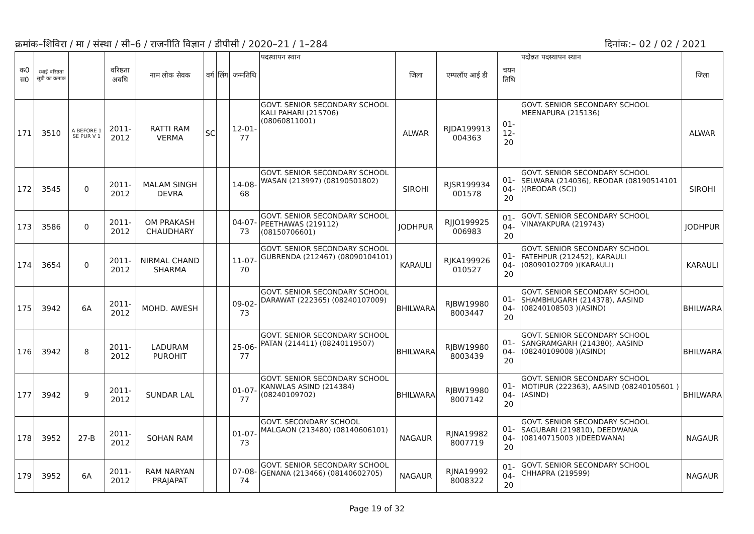क्रमांक–शिविरा / मा / संस्था / सी–6 / राजनीति विज्ञान / डीपीसी / 2020–21 / 1–284 दिनांक:– 02 / 02 / 2021
| क0 स0 | स्थाई वरिष्ठता सूची का क्रमांक | | वरिष्ठता अवधि | नाम लोक सेवक | वर्ग | लिंग | जन्मतिथि | पदस्थापन स्थान | जिला | एम्पलॉए आई डी | चयन तिथि | पदोन्नत पदस्थापन स्थान | जिला |
| --- | --- | --- | --- | --- | --- | --- | --- | --- | --- | --- | --- | --- | --- |
| 171 | 3510 | A BEFORE 1 SE PUR V 1 | 2011-2012 | RATTI RAM VERMA | SC | | 12-01-77 | GOVT. SENIOR SECONDARY SCHOOL KALI PAHARI (215706) (08060811001) | ALWAR | RJDA199913 004363 | 01-12-20 | GOVT. SENIOR SECONDARY SCHOOL MEENAPURA (215136) | ALWAR |
| 172 | 3545 | 0 | 2011-2012 | MALAM SINGH DEVRA | | | 14-08-68 | GOVT. SENIOR SECONDARY SCHOOL WASAN (213997) (08190501802) | SIROHI | RJSR199934 001578 | 01-04-20 | GOVT. SENIOR SECONDARY SCHOOL SELWARA (214036), REODAR (08190514101 )(REODAR (SC)) | SIROHI |
| 173 | 3586 | 0 | 2011-2012 | OM PRAKASH CHAUDHARY | | | 04-07-73 | GOVT. SENIOR SECONDARY SCHOOL PEETHAWAS (219112) (08150706601) | JODHPUR | RJJO199925 006983 | 01-04-20 | GOVT. SENIOR SECONDARY SCHOOL VINAYAKPURA (219743) | JODHPUR |
| 174 | 3654 | 0 | 2011-2012 | NIRMAL CHAND SHARMA | | | 11-07-70 | GOVT. SENIOR SECONDARY SCHOOL GUBRENDA (212467) (08090104101) | KARAULI | RJKA199926 010527 | 01-04-20 | GOVT. SENIOR SECONDARY SCHOOL FATEHPUR (212452), KARAULI (08090102709 )(KARAULI) | KARAULI |
| 175 | 3942 | 6A | 2011-2012 | MOHD. AWESH | | | 09-02-73 | GOVT. SENIOR SECONDARY SCHOOL DARAWAT (222365) (08240107009) | BHILWARA | RJBW19980 8003447 | 01-04-20 | GOVT. SENIOR SECONDARY SCHOOL SHAMBHUGARH (214378), AASIND (08240108503 )(ASIND) | BHILWARA |
| 176 | 3942 | 8 | 2011-2012 | LADURAM PUROHIT | | | 25-06-77 | GOVT. SENIOR SECONDARY SCHOOL PATAN (214411) (08240119507) | BHILWARA | RJBW19980 8003439 | 01-04-20 | GOVT. SENIOR SECONDARY SCHOOL SANGRAMGARH (214380), AASIND (08240109008 )(ASIND) | BHILWARA |
| 177 | 3942 | 9 | 2011-2012 | SUNDAR LAL | | | 01-07-77 | GOVT. SENIOR SECONDARY SCHOOL KANWLAS ASIND (214384) (08240109702) | BHILWARA | RJBW19980 8007142 | 01-04-20 | GOVT. SENIOR SECONDARY SCHOOL MOTIPUR (222363), AASIND (08240105601 )(ASIND) | BHILWARA |
| 178 | 3952 | 27-B | 2011-2012 | SOHAN RAM | | | 01-07-73 | GOVT. SECONDARY SCHOOL MALGAON (213480) (08140606101) | NAGAUR | RJNA19982 8007719 | 01-04-20 | GOVT. SENIOR SECONDARY SCHOOL SAGUBARI (219810), DEEDWANA (08140715003 )(DEEDWANA) | NAGAUR |
| 179 | 3952 | 6A | 2011-2012 | RAM NARYAN PRAJAPAT | | | 07-08-74 | GOVT. SENIOR SECONDARY SCHOOL GENANA (213466) (08140602705) | NAGAUR | RJNA19992 8008322 | 01-04-20 | GOVT. SENIOR SECONDARY SCHOOL CHHAPRA (219599) | NAGAUR |
Page 19 of 32